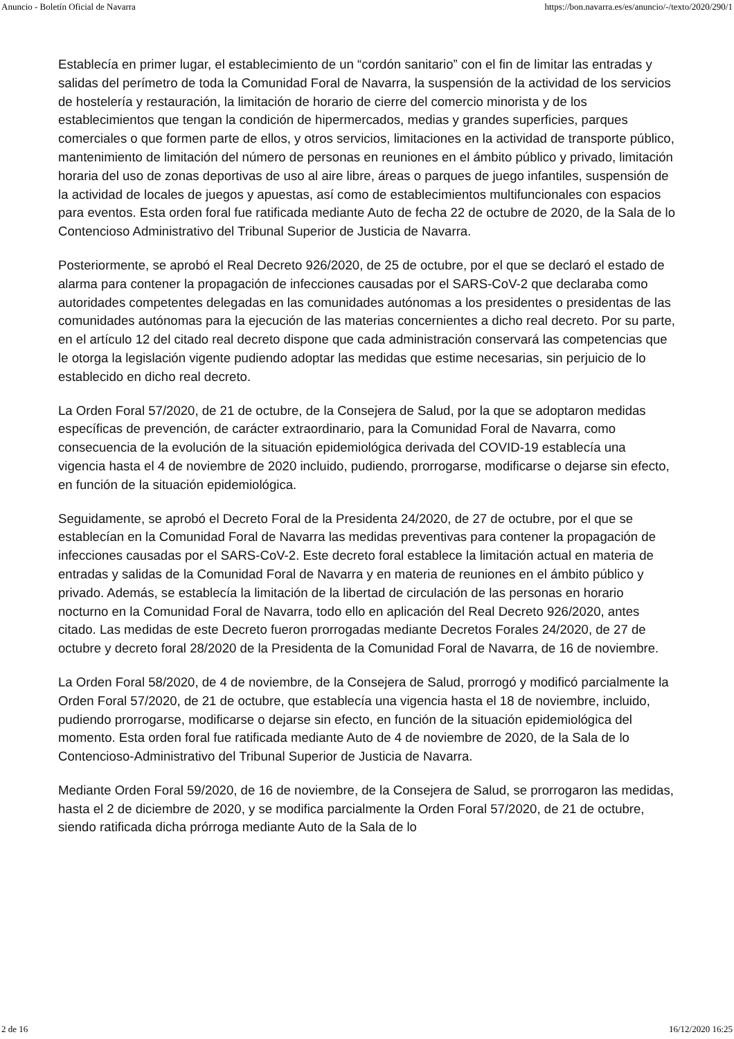Anuncio - Boletín Oficial de Navarra https://bon.navarra.es/es/anuncio/-/texto/2020/290/1
Establecía en primer lugar, el establecimiento de un “cordón sanitario” con el fin de limitar las entradas y salidas del perímetro de toda la Comunidad Foral de Navarra, la suspensión de la actividad de los servicios de hostelería y restauración, la limitación de horario de cierre del comercio minorista y de los establecimientos que tengan la condición de hipermercados, medias y grandes superficies, parques comerciales o que formen parte de ellos, y otros servicios, limitaciones en la actividad de transporte público, mantenimiento de limitación del número de personas en reuniones en el ámbito público y privado, limitación horaria del uso de zonas deportivas de uso al aire libre, áreas o parques de juego infantiles, suspensión de la actividad de locales de juegos y apuestas, así como de establecimientos multifuncionales con espacios para eventos. Esta orden foral fue ratificada mediante Auto de fecha 22 de octubre de 2020, de la Sala de lo Contencioso Administrativo del Tribunal Superior de Justicia de Navarra.
Posteriormente, se aprobó el Real Decreto 926/2020, de 25 de octubre, por el que se declaró el estado de alarma para contener la propagación de infecciones causadas por el SARS-CoV-2 que declaraba como autoridades competentes delegadas en las comunidades autónomas a los presidentes o presidentas de las comunidades autónomas para la ejecución de las materias concernientes a dicho real decreto. Por su parte, en el artículo 12 del citado real decreto dispone que cada administración conservará las competencias que le otorga la legislación vigente pudiendo adoptar las medidas que estime necesarias, sin perjuicio de lo establecido en dicho real decreto.
La Orden Foral 57/2020, de 21 de octubre, de la Consejera de Salud, por la que se adoptaron medidas específicas de prevención, de carácter extraordinario, para la Comunidad Foral de Navarra, como consecuencia de la evolución de la situación epidemiológica derivada del COVID-19 establecía una vigencia hasta el 4 de noviembre de 2020 incluido, pudiendo, prorrogarse, modificarse o dejarse sin efecto, en función de la situación epidemiológica.
Seguidamente, se aprobó el Decreto Foral de la Presidenta 24/2020, de 27 de octubre, por el que se establecían en la Comunidad Foral de Navarra las medidas preventivas para contener la propagación de infecciones causadas por el SARS-CoV-2. Este decreto foral establece la limitación actual en materia de entradas y salidas de la Comunidad Foral de Navarra y en materia de reuniones en el ámbito público y privado. Además, se establecía la limitación de la libertad de circulación de las personas en horario nocturno en la Comunidad Foral de Navarra, todo ello en aplicación del Real Decreto 926/2020, antes citado. Las medidas de este Decreto fueron prorrogadas mediante Decretos Forales 24/2020, de 27 de octubre y decreto foral 28/2020 de la Presidenta de la Comunidad Foral de Navarra, de 16 de noviembre.
La Orden Foral 58/2020, de 4 de noviembre, de la Consejera de Salud, prorrogó y modificó parcialmente la Orden Foral 57/2020, de 21 de octubre, que establecía una vigencia hasta el 18 de noviembre, incluido, pudiendo prorrogarse, modificarse o dejarse sin efecto, en función de la situación epidemiológica del momento. Esta orden foral fue ratificada mediante Auto de 4 de noviembre de 2020, de la Sala de lo Contencioso-Administrativo del Tribunal Superior de Justicia de Navarra.
Mediante Orden Foral 59/2020, de 16 de noviembre, de la Consejera de Salud, se prorrogaron las medidas, hasta el 2 de diciembre de 2020, y se modifica parcialmente la Orden Foral 57/2020, de 21 de octubre, siendo ratificada dicha prórroga mediante Auto de la Sala de lo
2 de 16 16/12/2020 16:25